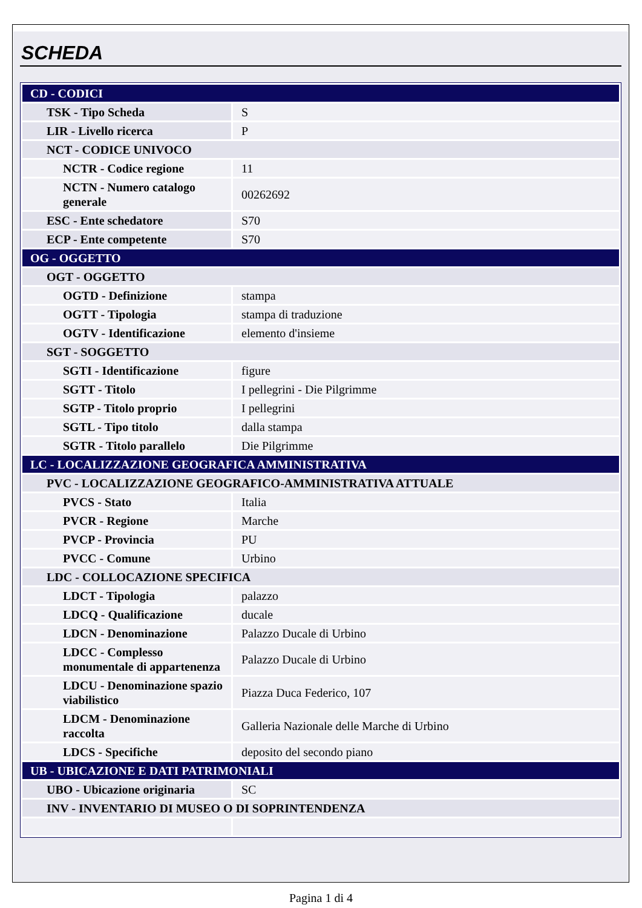SCHEDA
| CD - CODICI | |
| TSK - Tipo Scheda | S |
| LIR - Livello ricerca | P |
| NCT - CODICE UNIVOCO | |
| NCTR - Codice regione | 11 |
| NCTN - Numero catalogo generale | 00262692 |
| ESC - Ente schedatore | S70 |
| ECP - Ente competente | S70 |
| OG - OGGETTO | |
| OGT - OGGETTO | |
| OGTD - Definizione | stampa |
| OGTT - Tipologia | stampa di traduzione |
| OGTV - Identificazione | elemento d'insieme |
| SGT - SOGGETTO | |
| SGTI - Identificazione | figure |
| SGTT - Titolo | I pellegrini - Die Pilgrimme |
| SGTP - Titolo proprio | I pellegrini |
| SGTL - Tipo titolo | dalla stampa |
| SGTR - Titolo parallelo | Die Pilgrimme |
| LC - LOCALIZZAZIONE GEOGRAFICA AMMINISTRATIVA | |
| PVC - LOCALIZZAZIONE GEOGRAFICO-AMMINISTRATIVA ATTUALE | |
| PVCS - Stato | Italia |
| PVCR - Regione | Marche |
| PVCP - Provincia | PU |
| PVCC - Comune | Urbino |
| LDC - COLLOCAZIONE SPECIFICA | |
| LDCT - Tipologia | palazzo |
| LDCQ - Qualificazione | ducale |
| LDCN - Denominazione | Palazzo Ducale di Urbino |
| LDCC - Complesso monumentale di appartenenza | Palazzo Ducale di Urbino |
| LDCU - Denominazione spazio viabilistico | Piazza Duca Federico, 107 |
| LDCM - Denominazione raccolta | Galleria Nazionale delle Marche di Urbino |
| LDCS - Specifiche | deposito del secondo piano |
| UB - UBICAZIONE E DATI PATRIMONIALI | |
| UBO - Ubicazione originaria | SC |
| INV - INVENTARIO DI MUSEO O DI SOPRINTENDENZA | |
Pagina 1 di 4